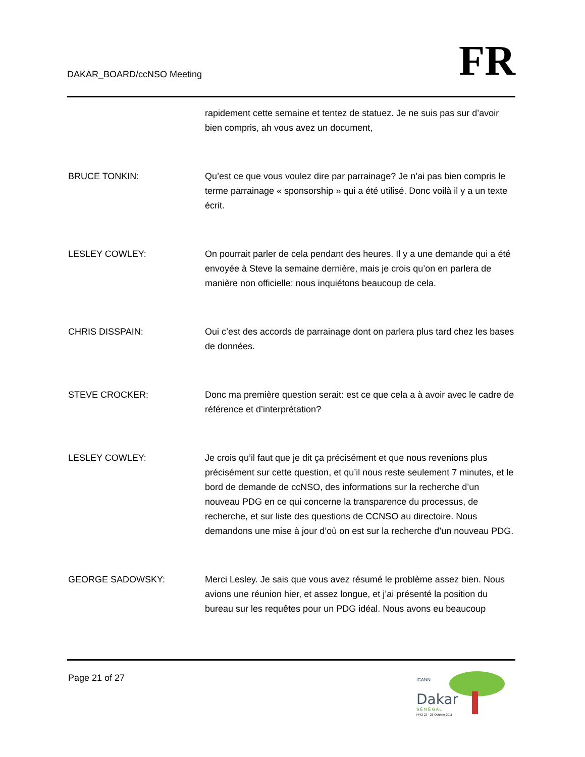DAKAR_BOARD/ccNSO Meeting
FR
rapidement cette semaine et tentez de statuez. Je ne suis pas sur d’avoir bien compris, ah vous avez un document,
BRUCE TONKIN: Qu’est ce que vous voulez dire par parrainage? Je n’ai pas bien compris le terme parrainage « sponsorship » qui a été utilisé. Donc voilà il y a un texte écrit.
LESLEY COWLEY: On pourrait parler de cela pendant des heures. Il y a une demande qui a été envoyée à Steve la semaine dernière, mais je crois qu’on en parlera de manière non officielle: nous inquiétons beaucoup de cela.
CHRIS DISSPAIN: Oui c’est des accords de parrainage dont on parlera plus tard chez les bases de données.
STEVE CROCKER: Donc ma première question serait: est ce que cela a à avoir avec le cadre de référence et d’interprétation?
LESLEY COWLEY: Je crois qu’il faut que je dit ça précisément et que nous revenions plus précisément sur cette question, et qu’il nous reste seulement 7 minutes, et le bord de demande de ccNSO, des informations sur la recherche d’un nouveau PDG en ce qui concerne la transparence du processus, de recherche, et sur liste des questions de CCNSO au directoire. Nous demandons une mise à jour d’où on est sur la recherche d’un nouveau PDG.
GEORGE SADOWSKY: Merci Lesley. Je sais que vous avez résumé le problème assez bien. Nous avions une réunion hier, et assez longue, et j’ai présenté la position du bureau sur les requêtes pour un PDG idéal. Nous avons eu beaucoup
Page 21 of 27
ICANN
Dakar
S É N É G A L
Nº42 23 - 28 October 2011